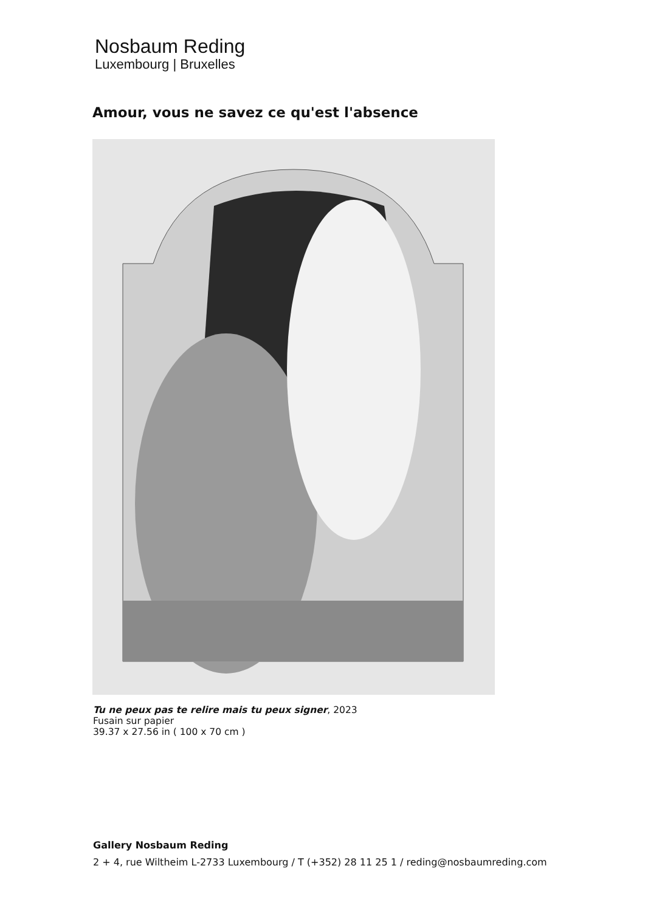Nosbaum Reding
Luxembourg | Bruxelles
Amour, vous ne savez ce qu'est l'absence
Tu ne peux pas te relire mais tu peux signer, 2023
Fusain sur papier
39.37 x 27.56 in ( 100 x 70 cm )
Gallery Nosbaum Reding
2 + 4, rue Wiltheim L-2733 Luxembourg / T (+352) 28 11 25 1 / reding@nosbaumreding.com